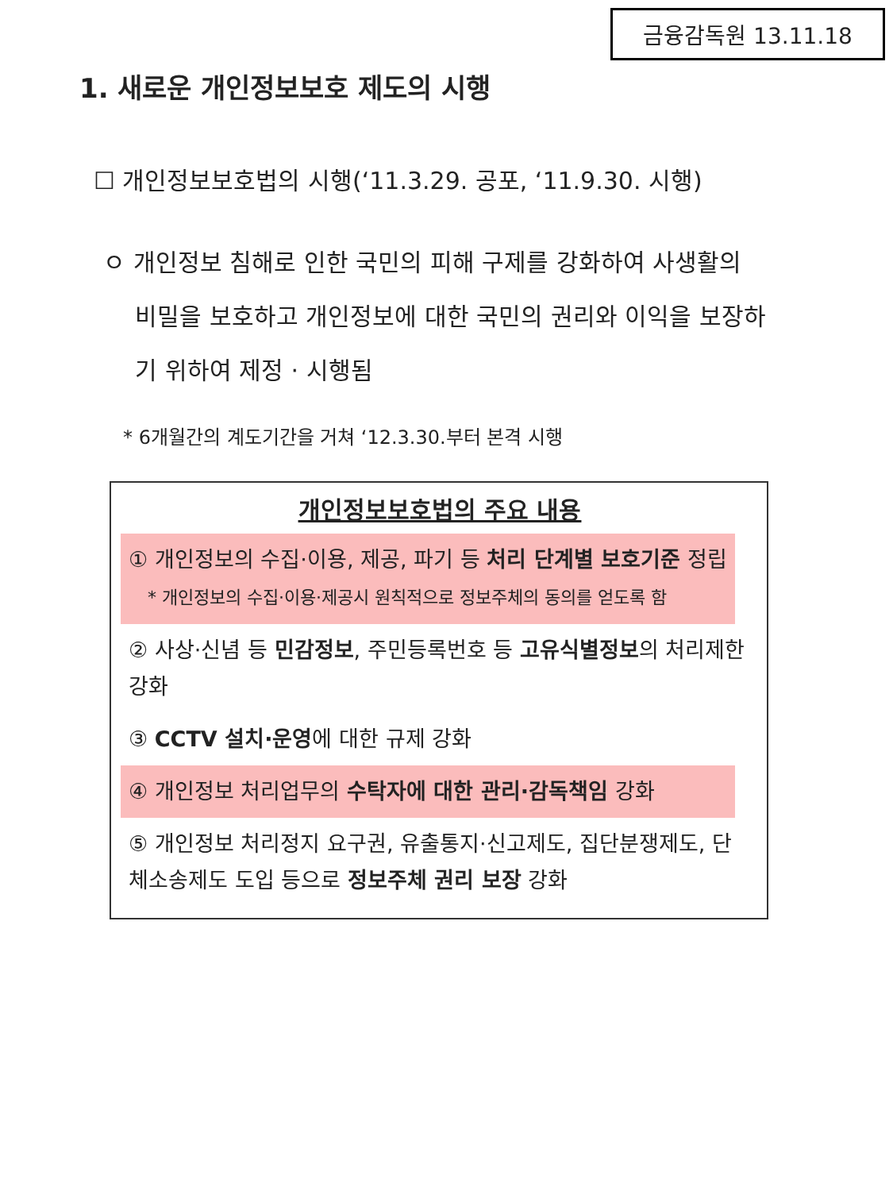금융감독원 13.11.18
1. 새로운 개인정보보호 제도의 시행
☐ 개인정보보호법의 시행(‘11.3.29. 공포, ‘11.9.30. 시행)
ㅇ 개인정보 침해로 인한 국민의 피해 구제를 강화하여 사생활의 비밀을 보호하고 개인정보에 대한 국민의 권리와 이익을 보장하기 위하여 제정 · 시행됨
* 6개월간의 계도기간을 거쳐 ‘12.3.30.부터 본격 시행
개인정보보호법의 주요 내용
① 개인정보의 수집·이용, 제공, 파기 등 처리 단계별 보호기준 정립
* 개인정보의 수집·이용·제공시 원칙적으로 정보주체의 동의를 얻도록 함
② 사상·신념 등 민감정보, 주민등록번호 등 고유식별정보의 처리제한 강화
③ CCTV 설치·운영에 대한 규제 강화
④ 개인정보 처리업무의 수탁자에 대한 관리·감독책임 강화
⑤ 개인정보 처리정지 요구권, 유출통지·신고제도, 집단분쟁제도, 단체소송제도 도입 등으로 정보주체 권리 보장 강화